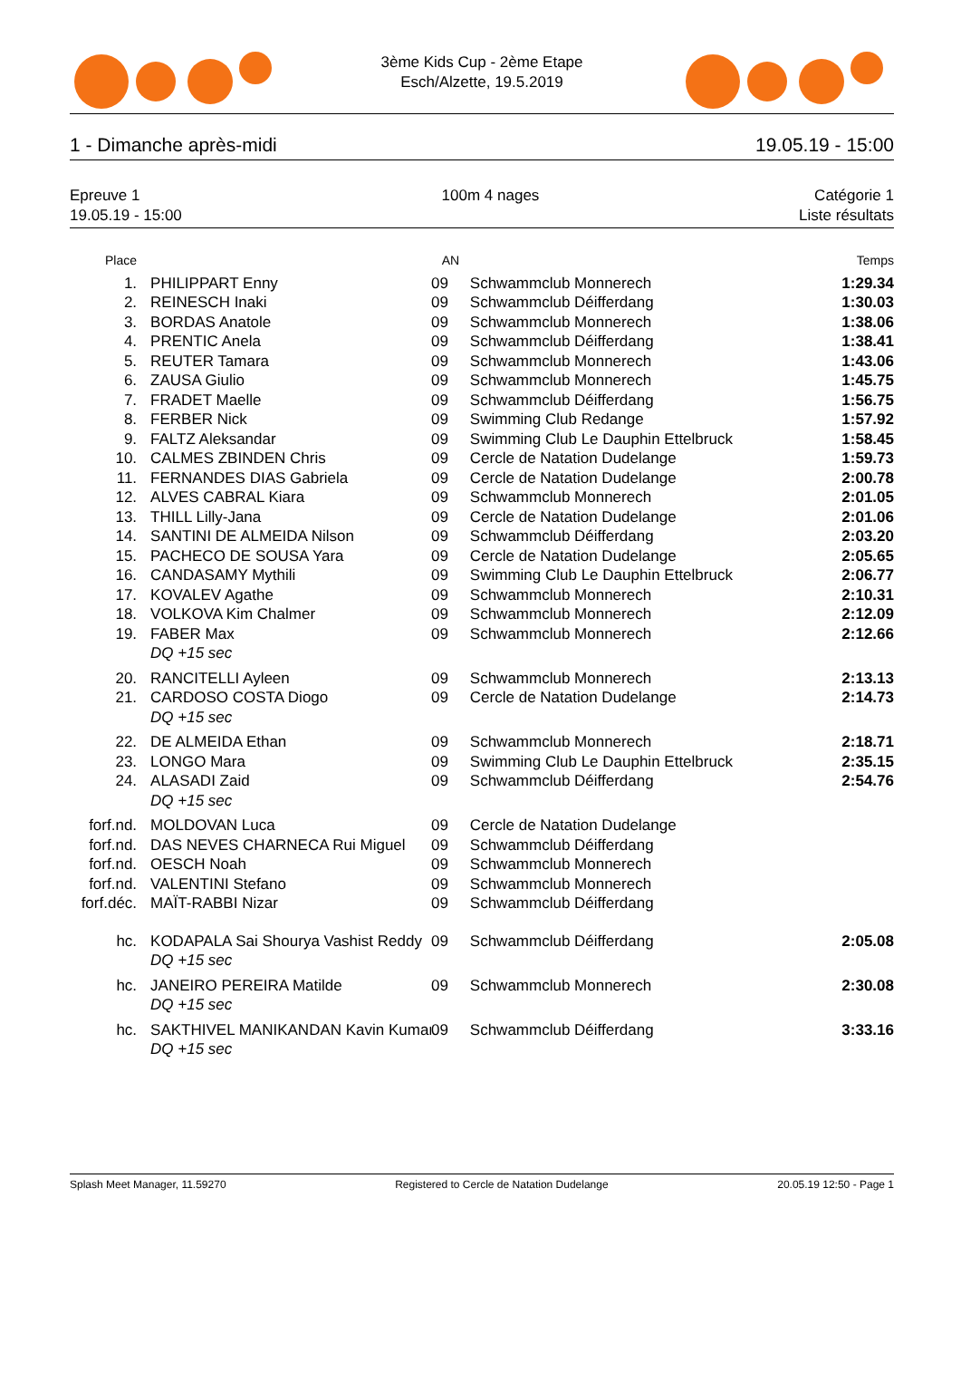3ème Kids Cup - 2ème Etape
Esch/Alzette, 19.5.2019
1 - Dimanche après-midi 19.05.19 - 15:00
Epreuve 1
19.05.19 - 15:00
100m 4 nages Catégorie 1
Liste résultats
| Place | | AN | | Temps |
| --- | --- | --- | --- | --- |
| 1. | PHILIPPART Enny | 09 | Schwammclub Monnerech | 1:29.34 |
| 2. | REINESCH Inaki | 09 | Schwammclub Déifferdang | 1:30.03 |
| 3. | BORDAS Anatole | 09 | Schwammclub Monnerech | 1:38.06 |
| 4. | PRENTIC Anela | 09 | Schwammclub Déifferdang | 1:38.41 |
| 5. | REUTER Tamara | 09 | Schwammclub Monnerech | 1:43.06 |
| 6. | ZAUSA Giulio | 09 | Schwammclub Monnerech | 1:45.75 |
| 7. | FRADET Maelle | 09 | Schwammclub Déifferdang | 1:56.75 |
| 8. | FERBER Nick | 09 | Swimming Club Redange | 1:57.92 |
| 9. | FALTZ Aleksandar | 09 | Swimming Club Le Dauphin Ettelbruck | 1:58.45 |
| 10. | CALMES ZBINDEN Chris | 09 | Cercle de Natation Dudelange | 1:59.73 |
| 11. | FERNANDES DIAS Gabriela | 09 | Cercle de Natation Dudelange | 2:00.78 |
| 12. | ALVES CABRAL Kiara | 09 | Schwammclub Monnerech | 2:01.05 |
| 13. | THILL Lilly-Jana | 09 | Cercle de Natation Dudelange | 2:01.06 |
| 14. | SANTINI DE ALMEIDA Nilson | 09 | Schwammclub Déifferdang | 2:03.20 |
| 15. | PACHECO DE SOUSA Yara | 09 | Cercle de Natation Dudelange | 2:05.65 |
| 16. | CANDASAMY Mythili | 09 | Swimming Club Le Dauphin Ettelbruck | 2:06.77 |
| 17. | KOVALEV Agathe | 09 | Schwammclub Monnerech | 2:10.31 |
| 18. | VOLKOVA Kim Chalmer | 09 | Schwammclub Monnerech | 2:12.09 |
| 19. | FABER Max | 09 | Schwammclub Monnerech | 2:12.66 |
| | DQ +15 sec | | | |
| 20. | RANCITELLI Ayleen | 09 | Schwammclub Monnerech | 2:13.13 |
| 21. | CARDOSO COSTA Diogo | 09 | Cercle de Natation Dudelange | 2:14.73 |
| | DQ +15 sec | | | |
| 22. | DE ALMEIDA Ethan | 09 | Schwammclub Monnerech | 2:18.71 |
| 23. | LONGO Mara | 09 | Swimming Club Le Dauphin Ettelbruck | 2:35.15 |
| 24. | ALASADI Zaid | 09 | Schwammclub Déifferdang | 2:54.76 |
| | DQ +15 sec | | | |
| forf.nd. | MOLDOVAN Luca | 09 | Cercle de Natation Dudelange | |
| forf.nd. | DAS NEVES CHARNECA Rui Miguel | 09 | Schwammclub Déifferdang | |
| forf.nd. | OESCH Noah | 09 | Schwammclub Monnerech | |
| forf.nd. | VALENTINI Stefano | 09 | Schwammclub Monnerech | |
| forf.déc. | MAÏT-RABBI Nizar | 09 | Schwammclub Déifferdang | |
| hc. | KODAPALA Sai Shourya Vashist Reddy | 09 | Schwammclub Déifferdang | 2:05.08 |
| | DQ +15 sec | | | |
| hc. | JANEIRO PEREIRA Matilde | 09 | Schwammclub Monnerech | 2:30.08 |
| | DQ +15 sec | | | |
| hc. | SAKTHIVEL MANIKANDAN Kavin Kumar | 09 | Schwammclub Déifferdang | 3:33.16 |
| | DQ +15 sec | | | |
Splash Meet Manager, 11.59270 Registered to Cercle de Natation Dudelange 20.05.19 12:50 - Page 1